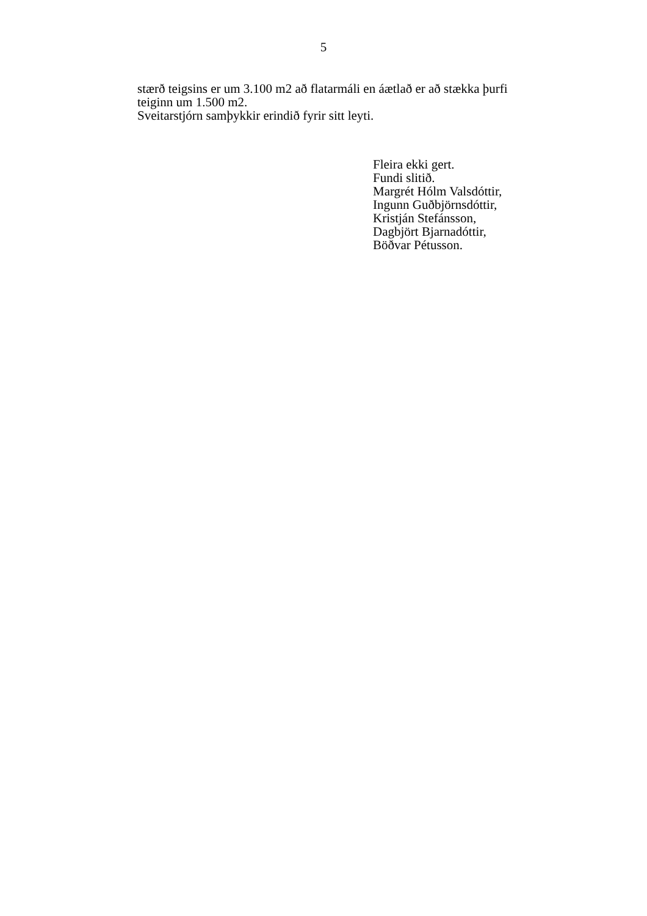5
stærð teigsins er um 3.100 m2 að flatarmáli en áætlað er að stækka þurfi teiginn um 1.500 m2.
Sveitarstjórn samþykkir erindið fyrir sitt leyti.
Fleira ekki gert.
Fundi slitið.
Margrét Hólm Valsdóttir,
Ingunn Guðbjörnsdóttir,
Kristján Stefánsson,
Dagbjört Bjarnadóttir,
Böðvar Pétusson.